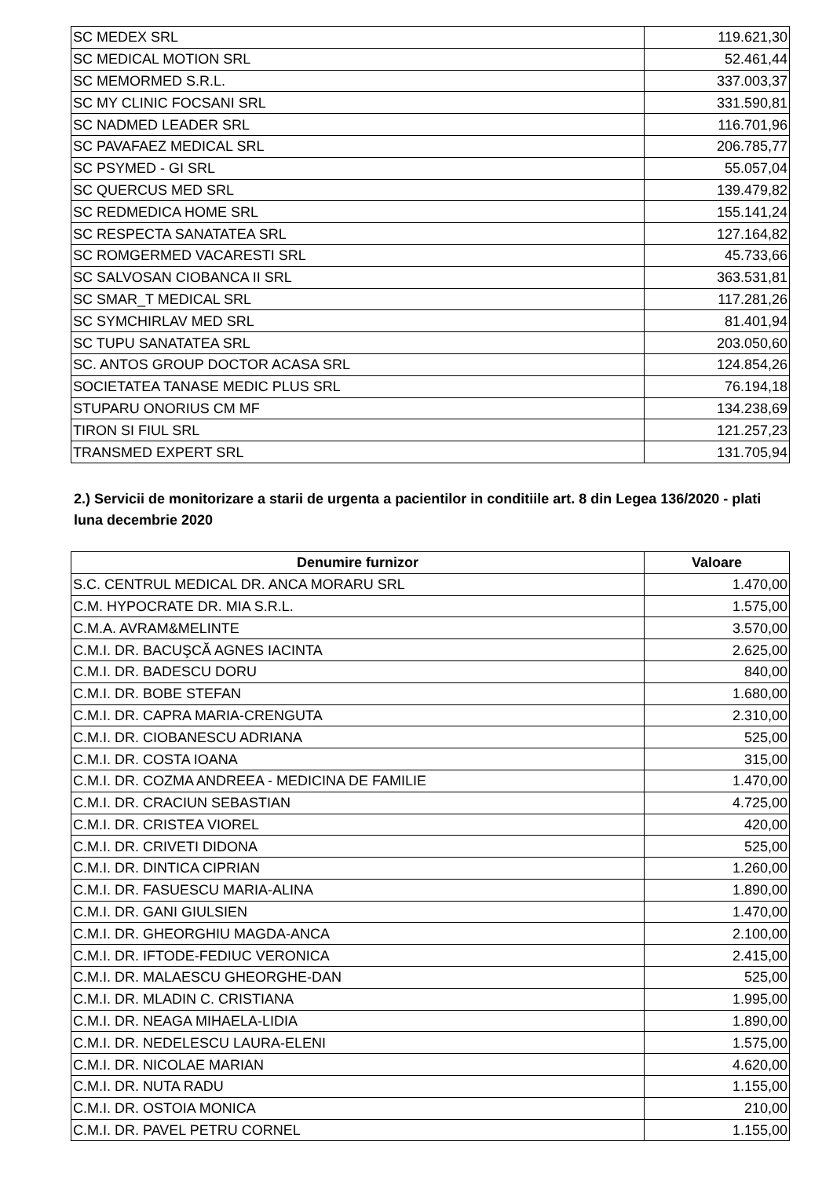| SC MEDEX SRL | 119.621,30 |
| SC MEDICAL MOTION SRL | 52.461,44 |
| SC MEMORMED S.R.L. | 337.003,37 |
| SC MY CLINIC FOCSANI SRL | 331.590,81 |
| SC NADMED LEADER SRL | 116.701,96 |
| SC PAVAFAEZ MEDICAL SRL | 206.785,77 |
| SC PSYMED - GI SRL | 55.057,04 |
| SC QUERCUS MED SRL | 139.479,82 |
| SC REDMEDICA HOME SRL | 155.141,24 |
| SC RESPECTA SANATATEA SRL | 127.164,82 |
| SC ROMGERMED VACARESTI SRL | 45.733,66 |
| SC SALVOSAN CIOBANCA II SRL | 363.531,81 |
| SC SMAR_T MEDICAL SRL | 117.281,26 |
| SC SYMCHIRLAV MED SRL | 81.401,94 |
| SC TUPU SANATATEA SRL | 203.050,60 |
| SC. ANTOS GROUP DOCTOR ACASA SRL | 124.854,26 |
| SOCIETATEA TANASE MEDIC PLUS SRL | 76.194,18 |
| STUPARU ONORIUS CM MF | 134.238,69 |
| TIRON SI FIUL SRL | 121.257,23 |
| TRANSMED EXPERT SRL | 131.705,94 |
2.) Servicii de monitorizare a starii de urgenta a pacientilor in conditiile art. 8 din Legea 136/2020 - plati luna decembrie 2020
| Denumire furnizor | Valoare |
| --- | --- |
| S.C. CENTRUL MEDICAL DR. ANCA MORARU SRL | 1.470,00 |
| C.M. HYPOCRATE DR. MIA S.R.L. | 1.575,00 |
| C.M.A. AVRAM&MELINTE | 3.570,00 |
| C.M.I. DR. BACUŞCĂ AGNES IACINTA | 2.625,00 |
| C.M.I. DR. BADESCU DORU | 840,00 |
| C.M.I. DR. BOBE STEFAN | 1.680,00 |
| C.M.I. DR. CAPRA MARIA-CRENGUTA | 2.310,00 |
| C.M.I. DR. CIOBANESCU ADRIANA | 525,00 |
| C.M.I. DR. COSTA IOANA | 315,00 |
| C.M.I. DR. COZMA ANDREEA - MEDICINA DE FAMILIE | 1.470,00 |
| C.M.I. DR. CRACIUN SEBASTIAN | 4.725,00 |
| C.M.I. DR. CRISTEA VIOREL | 420,00 |
| C.M.I. DR. CRIVETI DIDONA | 525,00 |
| C.M.I. DR. DINTICA CIPRIAN | 1.260,00 |
| C.M.I. DR. FASUESCU MARIA-ALINA | 1.890,00 |
| C.M.I. DR. GANI GIULSIEN | 1.470,00 |
| C.M.I. DR. GHEORGHIU MAGDA-ANCA | 2.100,00 |
| C.M.I. DR. IFTODE-FEDIUC VERONICA | 2.415,00 |
| C.M.I. DR. MALAESCU GHEORGHE-DAN | 525,00 |
| C.M.I. DR. MLADIN C. CRISTIANA | 1.995,00 |
| C.M.I. DR. NEAGA MIHAELA-LIDIA | 1.890,00 |
| C.M.I. DR. NEDELESCU LAURA-ELENI | 1.575,00 |
| C.M.I. DR. NICOLAE MARIAN | 4.620,00 |
| C.M.I. DR. NUTA RADU | 1.155,00 |
| C.M.I. DR. OSTOIA MONICA | 210,00 |
| C.M.I. DR. PAVEL PETRU CORNEL | 1.155,00 |